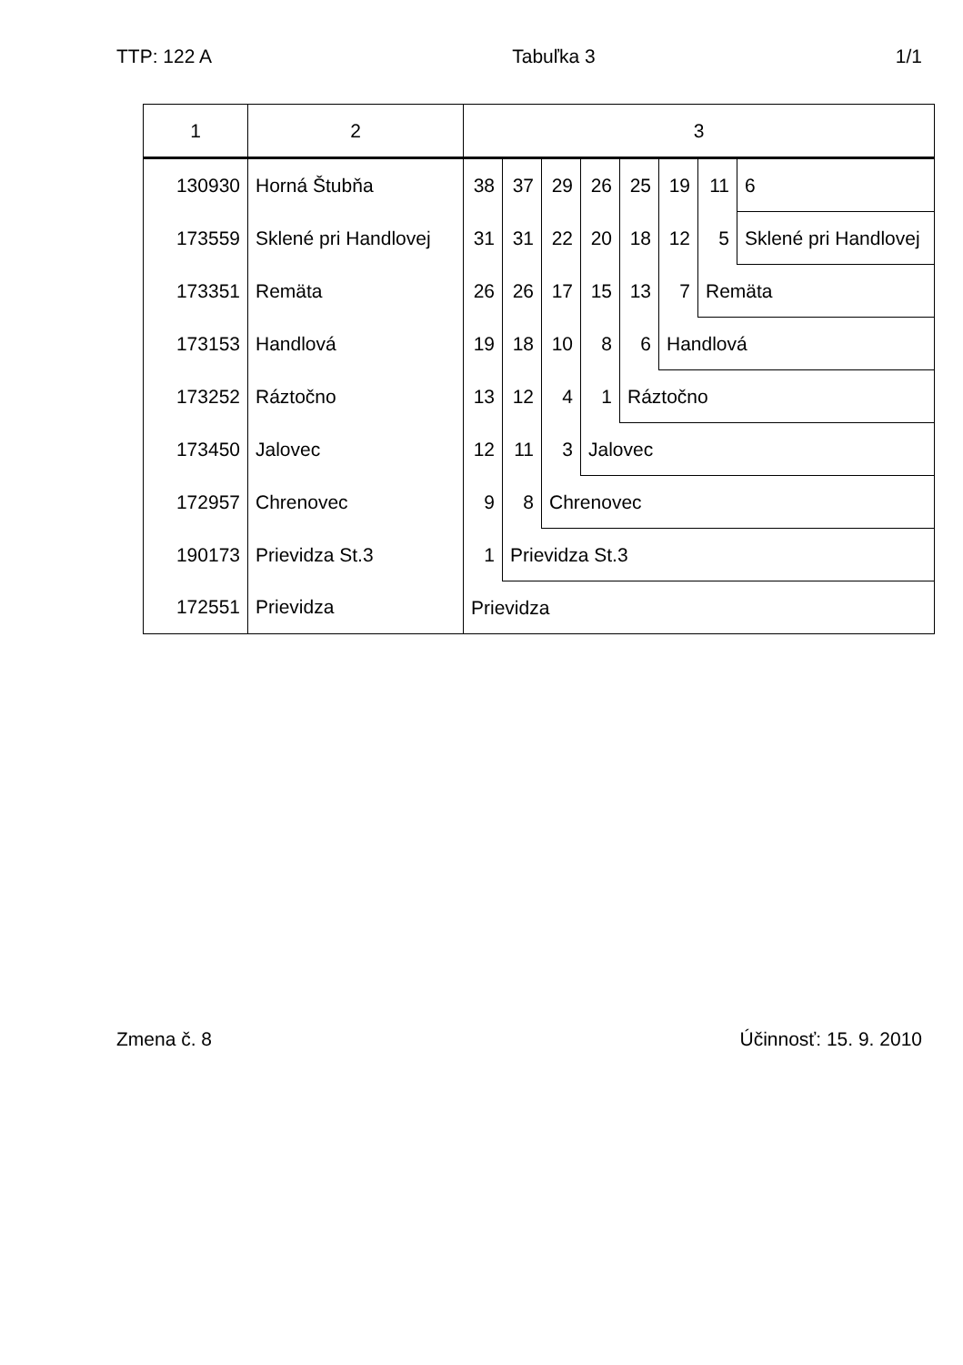TTP: 122 A Tabuľka 3 1/1
| 1 | 2 | 3 | | | | | | | |
| --- | --- | --- | --- | --- | --- | --- | --- | --- | --- |
| 130930 | Horná Štubňa | 38 | 37 | 29 | 26 | 25 | 19 | 11 | 6 |
| 173559 | Sklené pri Handlovej | 31 | 31 | 22 | 20 | 18 | 12 | 5 | Sklené pri Handlovej |
| 173351 | Remäta | 26 | 26 | 17 | 15 | 13 | 7 | Remäta | |
| 173153 | Handlová | 19 | 18 | 10 | 8 | 6 | Handlová | | |
| 173252 | Ráztočno | 13 | 12 | 4 | 1 | Ráztočno | | | |
| 173450 | Jalovec | 12 | 11 | 3 | Jalovec | | | | |
| 172957 | Chrenovec | 9 | 8 | Chrenovec | | | | | |
| 190173 | Prievidza St.3 | 1 | Prievidza St.3 | | | | | | |
| 172551 | Prievidza | Prievidza | | | | | | | |
Zmena č. 8 Účinnosť: 15. 9. 2010